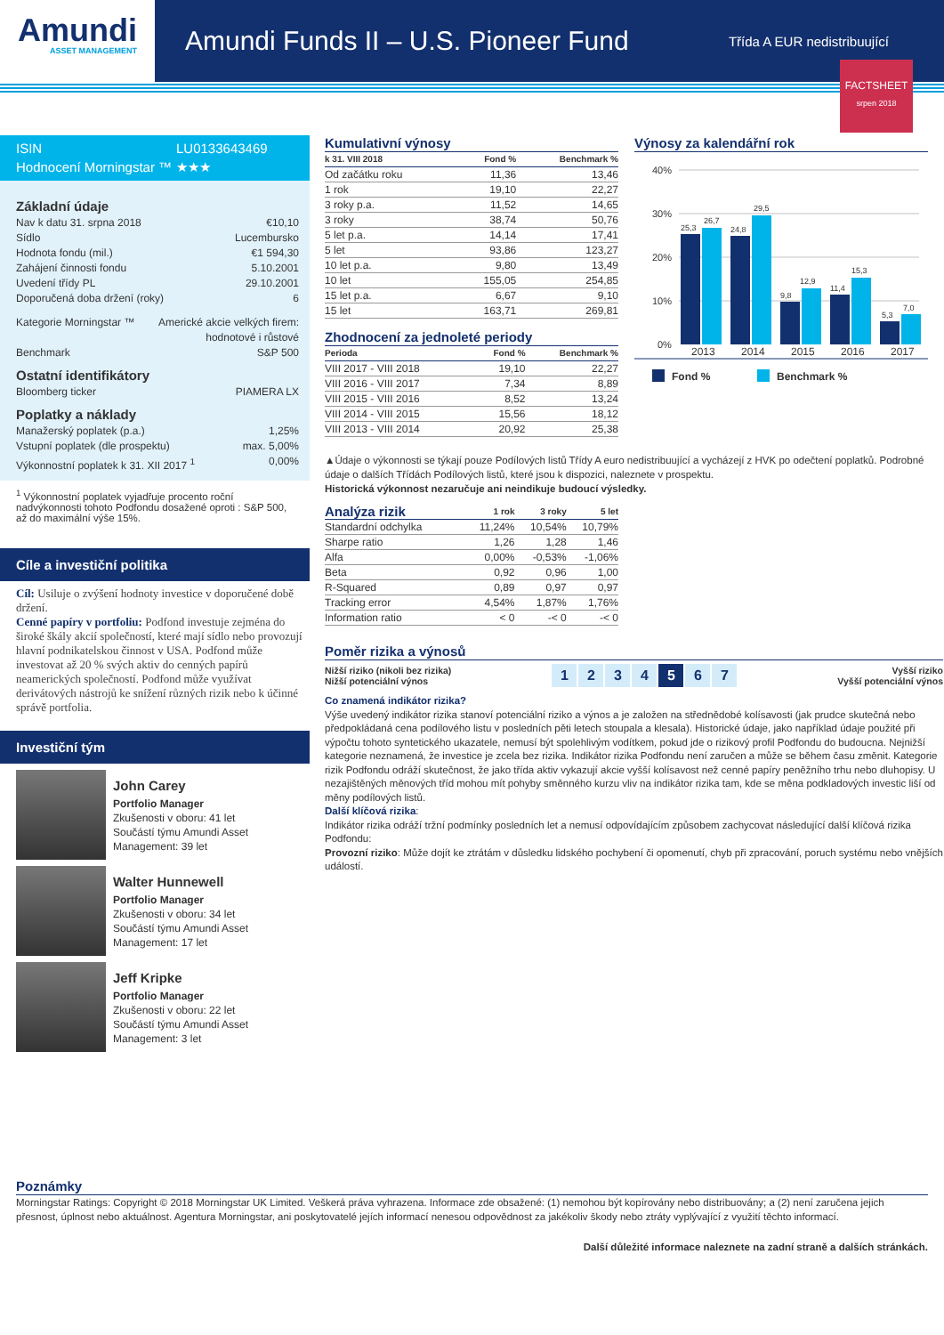Amundi
ASSET MANAGEMENT
Amundi Funds II – U.S. Pioneer Fund
Třída A EUR nedistribuující
FACTSHEET
srpen 2018
ISIN LU0133643469 Hodnocení Morningstar ™ ★★★
Základní údaje
Nav k datu 31. srpna 2018 €10,10
Sídlo Lucembursko
Hodnota fondu (mil.) €1 594,30
Zahájení činnosti fondu 5.10.2001
Uvedení třídy PL 29.10.2001
Doporučená doba držení (roky) 6
Kategorie Morningstar ™ Americké akcie velkých firem:
hodnotové i růstové
Benchmark S&P 500
Ostatní identifikátory
Bloomberg ticker PIAMERA LX
Poplatky a náklady
Manažerský poplatek (p.a.) 1,25%
Vstupní poplatek (dle prospektu) max. 5,00%
Výkonnostní poplatek k 31. XII 2017 <sup>1</sup> 0,00%
<sup>1</sup> Výkonnostní poplatek vyjadřuje procento roční nadvýkonnosti tohoto Podfondu dosažené oproti : S&P 500, až do maximální výše 15%.
Cíle a investiční politika
Cíl: Usiluje o zvýšení hodnoty investice v doporučené době držení.
Cenné papíry v portfoliu: Podfond investuje zejména do široké škály akcií společností, které mají sídlo nebo provozují hlavní podnikatelskou činnost v USA. Podfond může investovat až 20 % svých aktiv do cenných papírů neamerických společností. Podfond může využívat derivátových nástrojů ke snížení různých rizik nebo k účinné správě portfolia.
Investiční tým
John Carey
Portfolio Manager
Zkušenosti v oboru: 41 let
Součástí týmu Amundi Asset
Management: 39 let
Walter Hunnewell
Portfolio Manager
Zkušenosti v oboru: 34 let
Součástí týmu Amundi Asset
Management: 17 let
Jeff Kripke
Portfolio Manager
Zkušenosti v oboru: 22 let
Součástí týmu Amundi Asset
Management: 3 let
Kumulativní výnosy
| k 31. VIII 2018 | Fond % | Benchmark % |
| --- | --- | --- |
| Od začátku roku | 11,36 | 13,46 |
| 1 rok | 19,10 | 22,27 |
| 3 roky p.a. | 11,52 | 14,65 |
| 3 roky | 38,74 | 50,76 |
| 5 let p.a. | 14,14 | 17,41 |
| 5 let | 93,86 | 123,27 |
| 10 let p.a. | 9,80 | 13,49 |
| 10 let | 155,05 | 254,85 |
| 15 let p.a. | 6,67 | 9,10 |
| 15 let | 163,71 | 269,81 |
Zhodnocení za jednoleté periody
| Perioda | Fond % | Benchmark % |
| --- | --- | --- |
| VIII 2017 - VIII 2018 | 19,10 | 22,27 |
| VIII 2016 - VIII 2017 | 7,34 | 8,89 |
| VIII 2015 - VIII 2016 | 8,52 | 13,24 |
| VIII 2014 - VIII 2015 | 15,56 | 18,12 |
| VIII 2013 - VIII 2014 | 20,92 | 25,38 |
Výnosy za kalendářní rok
40%
30%
20%
10%
0%
25,3
26,7
24,8
29,5
9,8
12,9
11,4
15,3
5,3
7,0
2013
2014
2015
2016
2017
Fond %
Benchmark %
▲Údaje o výkonnosti se týkají pouze Podílových listů Třídy A euro nedistribuující a vycházejí z HVK po odečtení poplatků. Podrobné údaje o dalších Třídách Podílových listů, které jsou k dispozici, naleznete v prospektu.
Historická výkonnost nezaručuje ani neindikuje budoucí výsledky.
| Analýza rizik | 1 rok | 3 roky | 5 let |
| --- | --- | --- | --- |
| Standardní odchylka | 11,24% | 10,54% | 10,79% |
| Sharpe ratio | 1,26 | 1,28 | 1,46 |
| Alfa | 0,00% | -0,53% | -1,06% |
| Beta | 0,92 | 0,96 | 1,00 |
| R-Squared | 0,89 | 0,97 | 0,97 |
| Tracking error | 4,54% | 1,87% | 1,76% |
| Information ratio | < 0 | -< 0 | -< 0 |
Poměr rizika a výnosů
Nižší riziko (nikoli bez rizika)
Nižší potenciální výnos 1234 5 6 7 Vyšší riziko
Vyšší potenciální výnos
Co znamená indikátor rizika?
Výše uvedený indikátor rizika stanoví potenciální riziko a výnos a je založen na střednědobé kolísavosti (jak prudce skutečná nebo předpokládaná cena podílového listu v posledních pěti letech stoupala a klesala). Historické údaje, jako například údaje použité při výpočtu tohoto syntetického ukazatele, nemusí být spolehlivým vodítkem, pokud jde o rizikový profil Podfondu do budoucna. Nejnižší kategorie neznamená, že investice je zcela bez rizika. Indikátor rizika Podfondu není zaručen a může se během času změnit. Kategorie rizik Podfondu odráží skutečnost, že jako třída aktiv vykazují akcie vyšší kolísavost než cenné papíry peněžního trhu nebo dluhopisy. U nezajištěných měnových tříd mohou mít pohyby směnného kurzu vliv na indikátor rizika tam, kde se měna podkladových investic liší od měny podílových listů.
Další klíčová rizika:
Indikátor rizika odráží tržní podmínky posledních let a nemusí odpovídajícím způsobem zachycovat následující další klíčová rizika Podfondu:
Provozní riziko: Může dojít ke ztrátám v důsledku lidského pochybení či opomenutí, chyb při zpracování, poruch systému nebo vnějších událostí.
Poznámky
Morningstar Ratings: Copyright © 2018 Morningstar UK Limited. Veškerá práva vyhrazena. Informace zde obsažené: (1) nemohou být kopírovány nebo distribuovány; a (2) není zaručena jejich přesnost, úplnost nebo aktuálnost. Agentura Morningstar, ani poskytovatelé jejích informací nenesou odpovědnost za jakékoliv škody nebo ztráty vyplývající z využití těchto informací.
Další důležité informace naleznete na zadní straně a dalších stránkách.